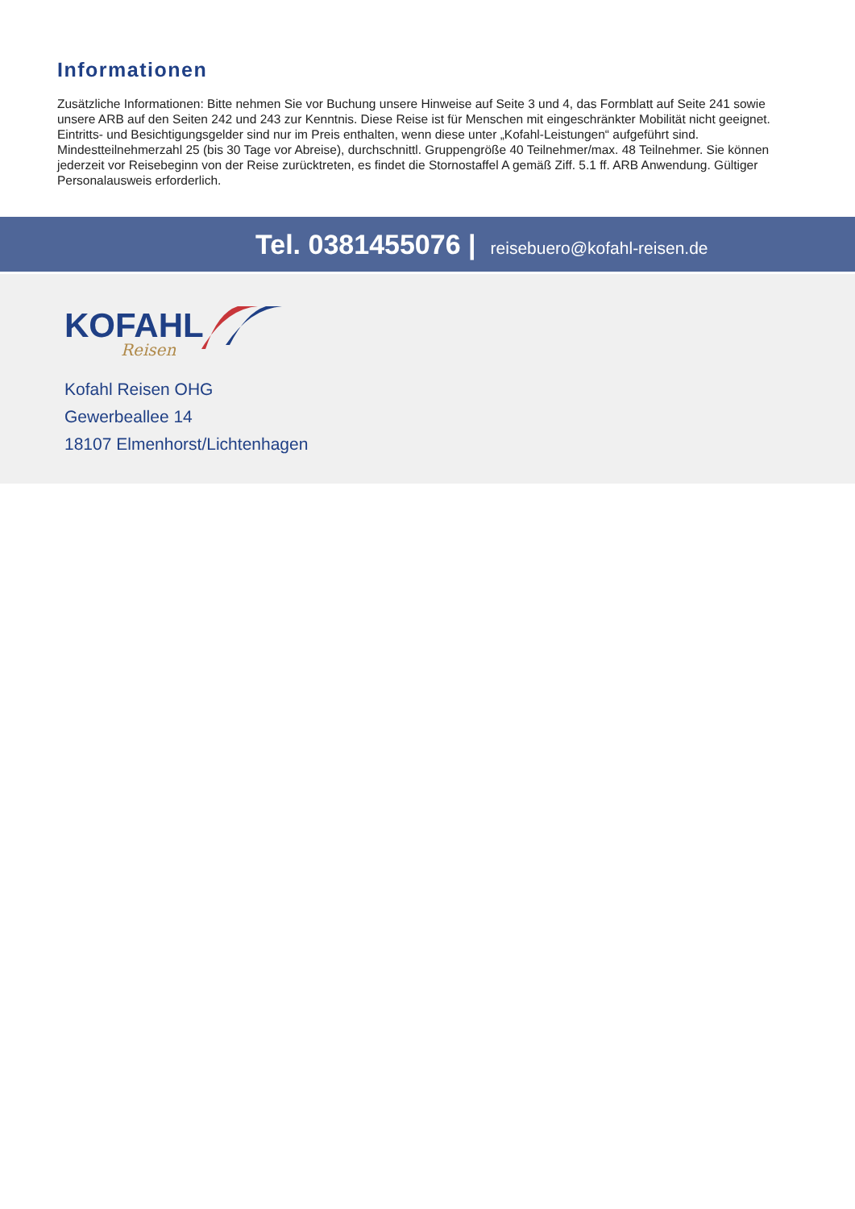Informationen
Zusätzliche Informationen: Bitte nehmen Sie vor Buchung unsere Hinweise auf Seite 3 und 4, das Formblatt auf Seite 241 sowie unsere ARB auf den Seiten 242 und 243 zur Kenntnis. Diese Reise ist für Menschen mit eingeschränkter Mobilität nicht geeignet. Eintritts- und Besichtigungsgelder sind nur im Preis enthalten, wenn diese unter „Kofahl-Leistungen“ aufgeführt sind. Mindestteilnehmerzahl 25 (bis 30 Tage vor Abreise), durchschnittl. Gruppengröße 40 Teilnehmer/max. 48 Teilnehmer. Sie können jederzeit vor Reisebeginn von der Reise zurücktreten, es findet die Stornostaffel A gemäß Ziff. 5.1 ff. ARB Anwendung. Gültiger Personalausweis erforderlich.
Tel. 0381455076 | reisebuero@kofahl-reisen.de
KOFAHL
Reisen
Kofahl Reisen OHG
Gewerbeallee 14
18107 Elmenhorst/Lichtenhagen